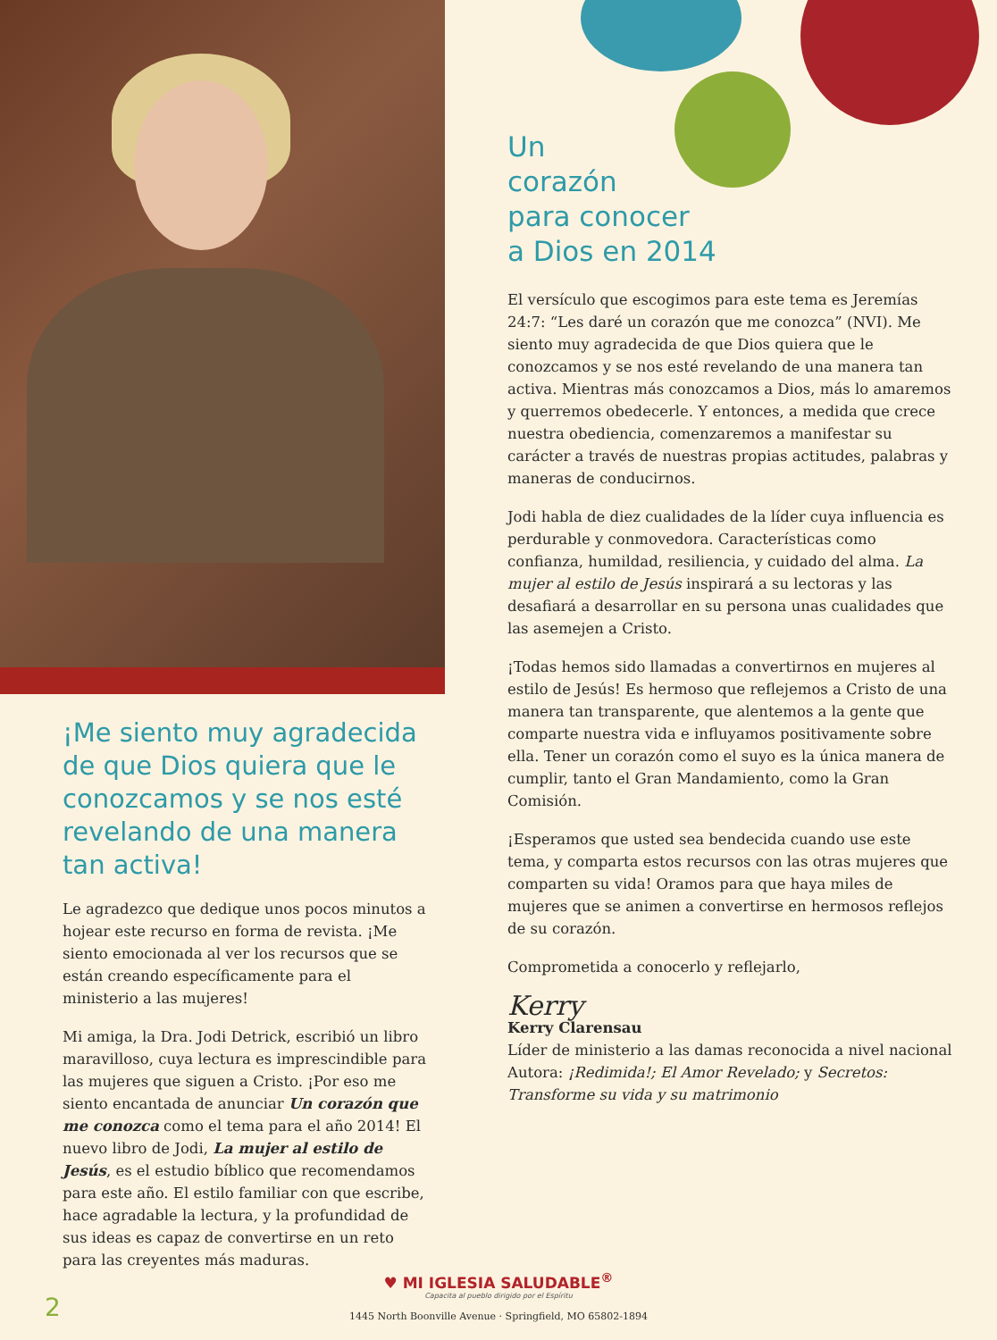¡Me siento muy agradecida de que Dios quiera que le conozcamos y se nos esté revelando de una manera tan activa!
Le agradezco que dedique unos pocos minutos a hojear este recurso en forma de revista. ¡Me siento emocionada al ver los recursos que se están creando específicamente para el ministerio a las mujeres!
Mi amiga, la Dra. Jodi Detrick, escribió un libro maravilloso, cuya lectura es imprescindible para las mujeres que siguen a Cristo. ¡Por eso me siento encantada de anunciar Un corazón que me conozca como el tema para el año 2014! El nuevo libro de Jodi, La mujer al estilo de Jesús, es el estudio bíblico que recomendamos para este año. El estilo familiar con que escribe, hace agradable la lectura, y la profundidad de sus ideas es capaz de convertirse en un reto para las creyentes más maduras.
Un
corazón
para conocer
a Dios en 2014
El versículo que escogimos para este tema es Jeremías 24:7: “Les daré un corazón que me conozca” (NVI). Me siento muy agradecida de que Dios quiera que le conozcamos y se nos esté revelando de una manera tan activa. Mientras más conozcamos a Dios, más lo amaremos y querremos obedecerle. Y entonces, a medida que crece nuestra obediencia, comenzaremos a manifestar su carácter a través de nuestras propias actitudes, palabras y maneras de conducirnos.
Jodi habla de diez cualidades de la líder cuya influencia es perdurable y conmovedora. Características como confianza, humildad, resiliencia, y cuidado del alma. La mujer al estilo de Jesús inspirará a su lectoras y las desafiará a desarrollar en su persona unas cualidades que las asemejen a Cristo.
¡Todas hemos sido llamadas a convertirnos en mujeres al estilo de Jesús! Es hermoso que reflejemos a Cristo de una manera tan transparente, que alentemos a la gente que comparte nuestra vida e influyamos positivamente sobre ella. Tener un corazón como el suyo es la única manera de cumplir, tanto el Gran Mandamiento, como la Gran Comisión.
¡Esperamos que usted sea bendecida cuando use este tema, y comparta estos recursos con las otras mujeres que comparten su vida! Oramos para que haya miles de mujeres que se animen a convertirse en hermosos reflejos de su corazón.
Comprometida a conocerlo y reflejarlo,
Kerry
Kerry Clarensau
Líder de ministerio a las damas reconocida a nivel nacional
Autora: ¡Redimida!; El Amor Revelado; y Secretos: Transforme su vida y su matrimonio
♥ MI IGLESIA SALUDABLE<sup>®</sup>
Capacita al pueblo dirigido por el Espíritu
1445 North Boonville Avenue · Springfield, MO 65802-1894
2